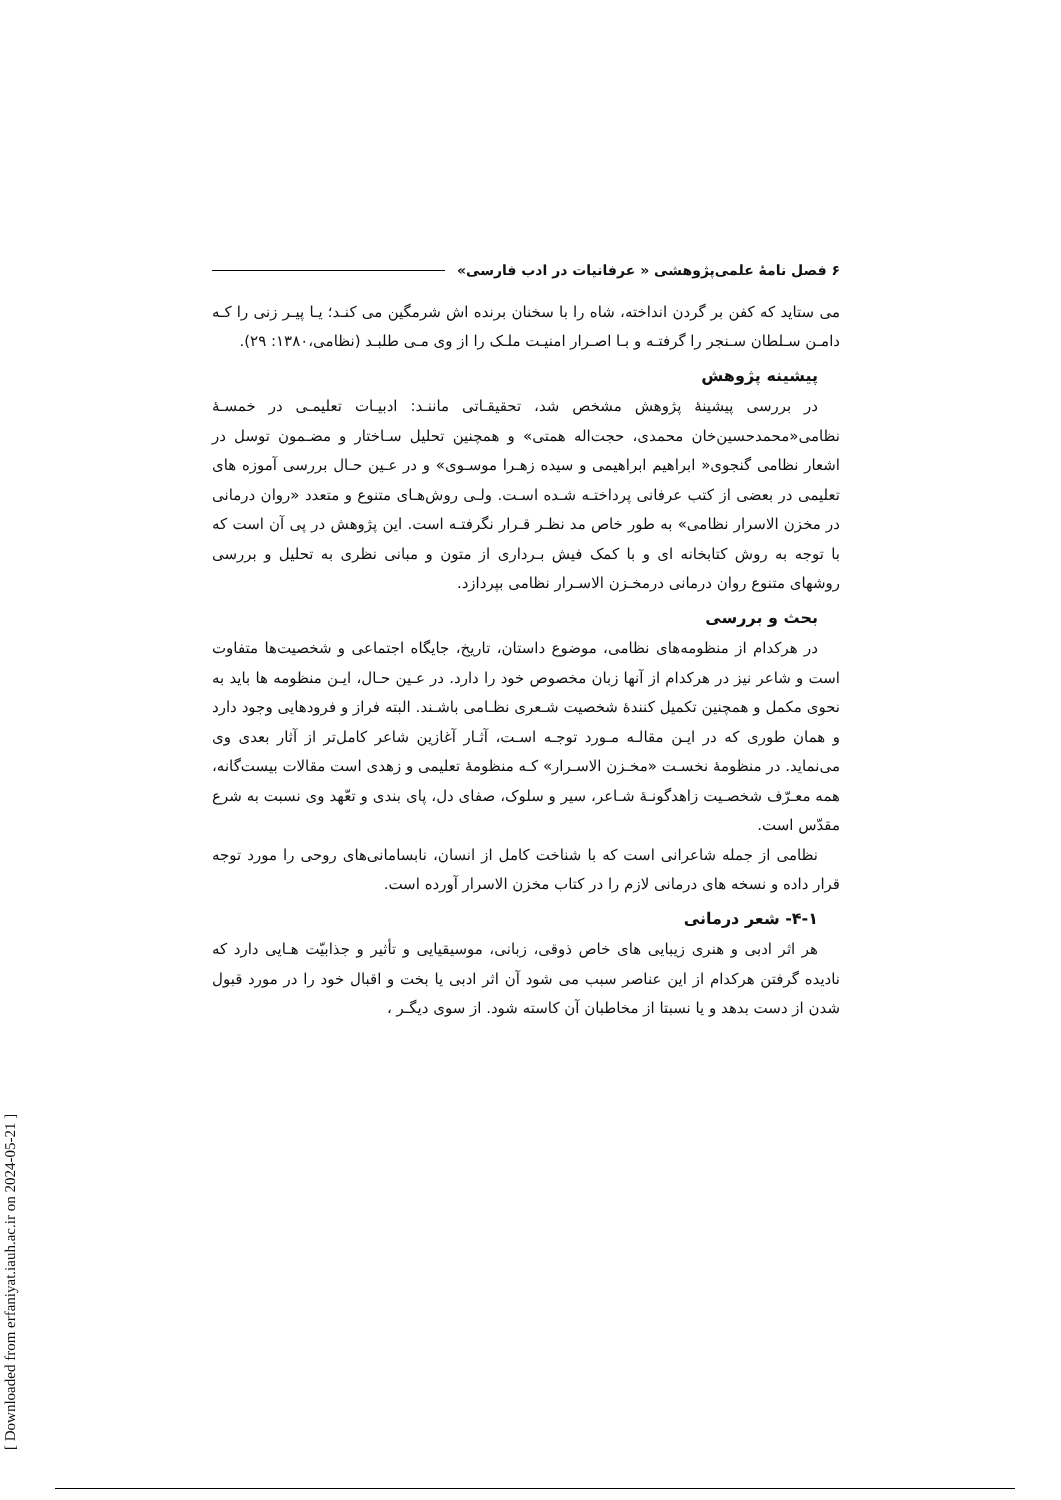۶ فصل نامهٔ علمی‌پژوهشی « عرفانیات در ادب فارسی»
می ستاید که کفن بر گردن انداخته، شاه را با سخنان برنده اش شرمگین می کنـد؛ یـا پیـر زنی را کـه دامـن سـلطان سـنجر را گرفتـه و بـا اصـرار امنیـت ملـک را از وی مـی طلبـد (نظامی،۱۳۸۰: ۲۹).
پیشینه پژوهش
در بررسی پیشینهٔ پژوهش مشخص شد، تحقیقـاتی ماننـد: ادبیـات تعلیمـی در خمسـهٔ نظامی«محمدحسین‌خان محمدی، حجت‌اله همتی» و همچنین تحلیل سـاختار و مضـمون توسل در اشعار نظامی گنجوی« ابراهیم ابراهیمی و سیده زهـرا موسـوی» و در عـین حـال بررسی آموزه های تعلیمی در بعضی از کتب عرفانی پرداختـه شـده اسـت. ولـی روش‌هـای متنوع و متعدد «روان درمانی در مخزن الاسرار نظامی» به طور خاص مد نظـر قـرار نگرفتـه است. این پژوهش در پی آن است که با توجه به روش کتابخانه ای و با کمک فیش بـرداری از متون و مبانی نظری به تحلیل و بررسی روشهای متنوع روان درمانی درمخـزن الاسـرار نظامی بپردازد.
بحث و بررسی
در هرکدام از منظومه‌های نظامی، موضوع داستان، تاریخ، جایگاه اجتماعی و شخصیت‌ها متفاوت است و شاعر نیز در هرکدام از آنها زبان مخصوص خود را دارد. در عـین حـال، ایـن منظومه ها باید به نحوی مکمل و همچنین تکمیل کنندهٔ شخصیت شـعری نظـامی باشـند. البته فراز و فرودهایی وجود دارد و همان طوری که در ایـن مقالـه مـورد توجـه اسـت، آثـار آغازین شاعر کامل‌تر از آثار بعدی وی می‌نماید. در منظومهٔ نخسـت «مخـزن الاسـرار» کـه منظومهٔ تعلیمی و زهدی است مقالات بیست‌گانه، همه معـرّف شخصـیت زاهدگونـهٔ شـاعر، سیر و سلوک، صفای دل، پای بندی و تعّهد وی نسبت به شرع مقدّس است.
نظامی از جمله شاعرانی است که با شناخت کامل از انسان، نابسامانی‌های روحی را مورد توجه قرار داده و نسخه های درمانی لازم را در کتاب مخزن الاسرار آورده است.
۴-۱- شعر درمانی
هر اثر ادبی و هنری زیبایی های خاص ذوقی، زبانی، موسیقیایی و تأثیر و جذابیّت هـایی دارد که نادیده گرفتن هرکدام از این عناصر سبب می شود آن اثر ادبی یا بخت و اقبال خود را در مورد قبول شدن از دست بدهد و یا نسبتا از مخاطبان آن کاسته شود. از سوی دیگـر ،
[ Downloaded from erfaniyat.iauh.ac.ir on 2024-05-21 ]